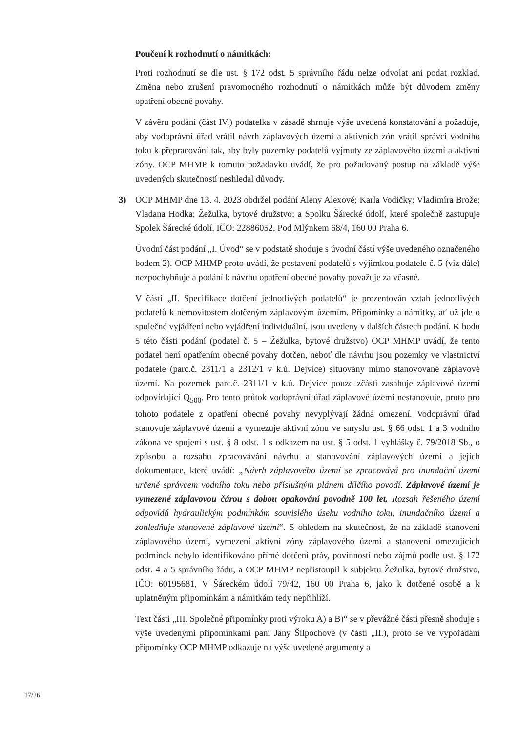Poučení k rozhodnutí o námitkách:
Proti rozhodnutí se dle ust. § 172 odst. 5 správního řádu nelze odvolat ani podat rozklad. Změna nebo zrušení pravomocného rozhodnutí o námitkách může být důvodem změny opatření obecné povahy.
V závěru podání (část IV.) podatelka v zásadě shrnuje výše uvedená konstatování a požaduje, aby vodoprávní úřad vrátil návrh záplavových území a aktivních zón vrátil správci vodního toku k přepracování tak, aby byly pozemky podatelů vyjmuty ze záplavového území a aktivní zóny. OCP MHMP k tomuto požadavku uvádí, že pro požadovaný postup na základě výše uvedených skutečností neshledal důvody.
3) OCP MHMP dne 13. 4. 2023 obdržel podání Aleny Alexové; Karla Vodičky; Vladimíra Brože; Vladana Hodka; Žežulka, bytové družstvo; a Spolku Šárecké údolí, které společně zastupuje Spolek Šárecké údolí, IČO: 22886052, Pod Mlýnkem 68/4, 160 00 Praha 6.
Úvodní část podání „I. Úvod“ se v podstatě shoduje s úvodní částí výše uvedeného označeného bodem 2). OCP MHMP proto uvádí, že postavení podatelů s výjimkou podatele č. 5 (viz dále) nezpochybňuje a podání k návrhu opatření obecné povahy považuje za včasné.
V části „II. Specifikace dotčení jednotlivých podatelů“ je prezentován vztah jednotlivých podatelů k nemovitostem dotčeným záplavovým územím. Připomínky a námitky, ať už jde o společné vyjádření nebo vyjádření individuální, jsou uvedeny v dalších částech podání. K bodu 5 této části podání (podatel č. 5 – Žežulka, bytové družstvo) OCP MHMP uvádí, že tento podatel není opatřením obecné povahy dotčen, neboť dle návrhu jsou pozemky ve vlastnictví podatele (parc.č. 2311/1 a 2312/1 v k.ú. Dejvice) situovány mimo stanovované záplavové území. Na pozemek parc.č. 2311/1 v k.ú. Dejvice pouze zčásti zasahuje záplavové území odpovídající Q<sub>500</sub>. Pro tento průtok vodoprávní úřad záplavové území nestanovuje, proto pro tohoto podatele z opatření obecné povahy nevyplývají žádná omezení. Vodoprávní úřad stanovuje záplavové území a vymezuje aktivní zónu ve smyslu ust. § 66 odst. 1 a 3 vodního zákona ve spojení s ust. § 8 odst. 1 s odkazem na ust. § 5 odst. 1 vyhlášky č. 79/2018 Sb., o způsobu a rozsahu zpracovávání návrhu a stanovování záplavových území a jejich dokumentace, které uvádí: „Návrh záplavového území se zpracovává pro inundační území určené správcem vodního toku nebo příslušným plánem dílčího povodí. Záplavové území je vymezené záplavovou čárou s dobou opakování povodně 100 let. Rozsah řešeného území odpovídá hydraulickým podmínkám souvislého úseku vodního toku, inundačního území a zohledňuje stanovené záplavové území“. S ohledem na skutečnost, že na základě stanovení záplavového území, vymezení aktivní zóny záplavového území a stanovení omezujících podmínek nebylo identifikováno přímé dotčení práv, povinností nebo zájmů podle ust. § 172 odst. 4 a 5 správního řádu, a OCP MHMP nepřistoupil k subjektu Žežulka, bytové družstvo, IČO: 60195681, V Šáreckém údolí 79/42, 160 00 Praha 6, jako k dotčené osobě a k uplatněným připomínkám a námitkám tedy nepřihlíží.
Text části „III. Společné připomínky proti výroku A) a B)“ se v převážné části přesně shoduje s výše uvedenými připomínkami paní Jany Šilpochové (v části „II.), proto se ve vypořádání připomínky OCP MHMP odkazuje na výše uvedené argumenty a
17/26